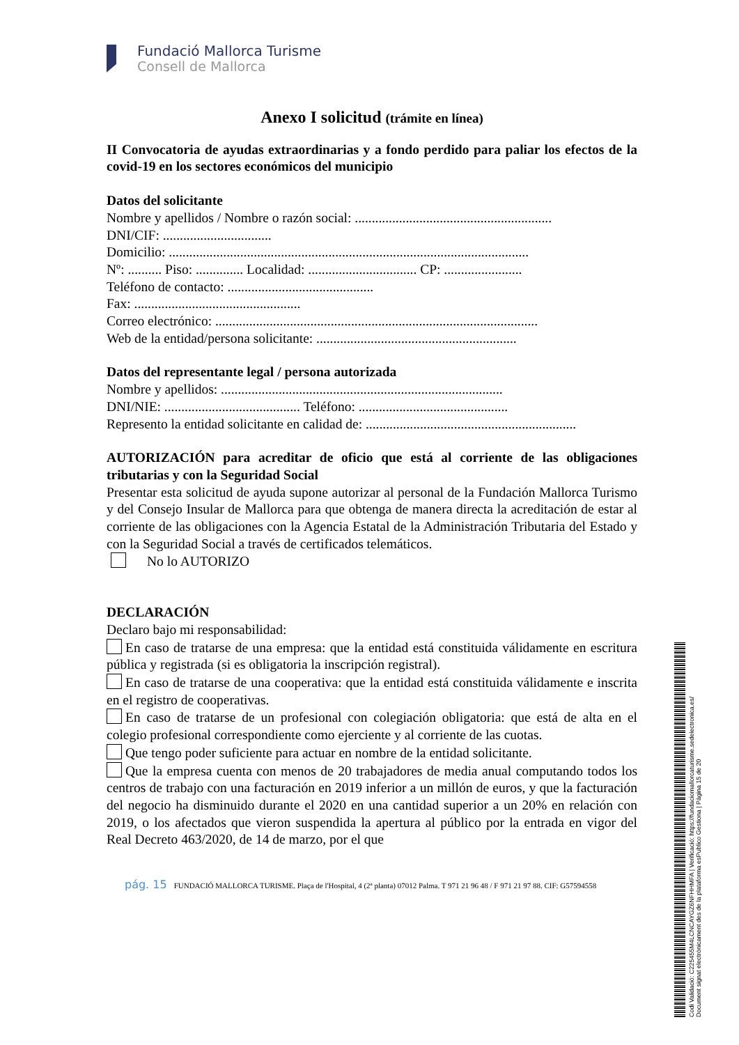Fundació Mallorca Turisme
Consell de Mallorca
Anexo I solicitud (trámite en línea)
II Convocatoria de ayudas extraordinarias y a fondo perdido para paliar los efectos de la covid-19 en los sectores económicos del municipio
Datos del solicitante
Nombre y apellidos / Nombre o razón social: ..........................................................
DNI/CIF: ................................
Domicilio: ..........................................................................................................
Nº: .......... Piso: .............. Localidad: ................................ CP: .......................
Teléfono de contacto: ...........................................
Fax: .................................................
Correo electrónico: ...............................................................................................
Web de la entidad/persona solicitante: ...........................................................
Datos del representante legal / persona autorizada
Nombre y apellidos: ...................................................................................
DNI/NIE: ........................................ Teléfono: ............................................
Represento la entidad solicitante en calidad de: ..............................................................
AUTORIZACIÓN para acreditar de oficio que está al corriente de las obligaciones tributarias y con la Seguridad Social
Presentar esta solicitud de ayuda supone autorizar al personal de la Fundación Mallorca Turismo y del Consejo Insular de Mallorca para que obtenga de manera directa la acreditación de estar al corriente de las obligaciones con la Agencia Estatal de la Administración Tributaria del Estado y con la Seguridad Social a través de certificados telemáticos.
No lo AUTORIZO
DECLARACIÓN
Declaro bajo mi responsabilidad:
En caso de tratarse de una empresa: que la entidad está constituida válidamente en escritura pública y registrada (si es obligatoria la inscripción registral).
En caso de tratarse de una cooperativa: que la entidad está constituida válidamente e inscrita en el registro de cooperativas.
En caso de tratarse de un profesional con colegiación obligatoria: que está de alta en el colegio profesional correspondiente como ejerciente y al corriente de las cuotas.
Que tengo poder suficiente para actuar en nombre de la entidad solicitante.
Que la empresa cuenta con menos de 20 trabajadores de media anual computando todos los centros de trabajo con una facturación en 2019 inferior a un millón de euros, y que la facturación del negocio ha disminuido durante el 2020 en una cantidad superior a un 20% en relación con 2019, o los afectados que vieron suspendida la apertura al público por la entrada en vigor del Real Decreto 463/2020, de 14 de marzo, por el que
pág. 15 FUNDACIÓ MALLORCA TURISME. Plaça de l'Hospital, 4 (2ª planta) 07012 Palma. T 971 21 96 48 / F 971 21 97 88. CIF: G57594558
Codi Validació: C225455M4LCNCAYGZ6NFHHMFA | Verificació: https://fundaciomallorcaturisme.sedelectronica.es/
Document signat electrònicament des de la plataforma esPublico Gestiona | Pàgina 15 de 20